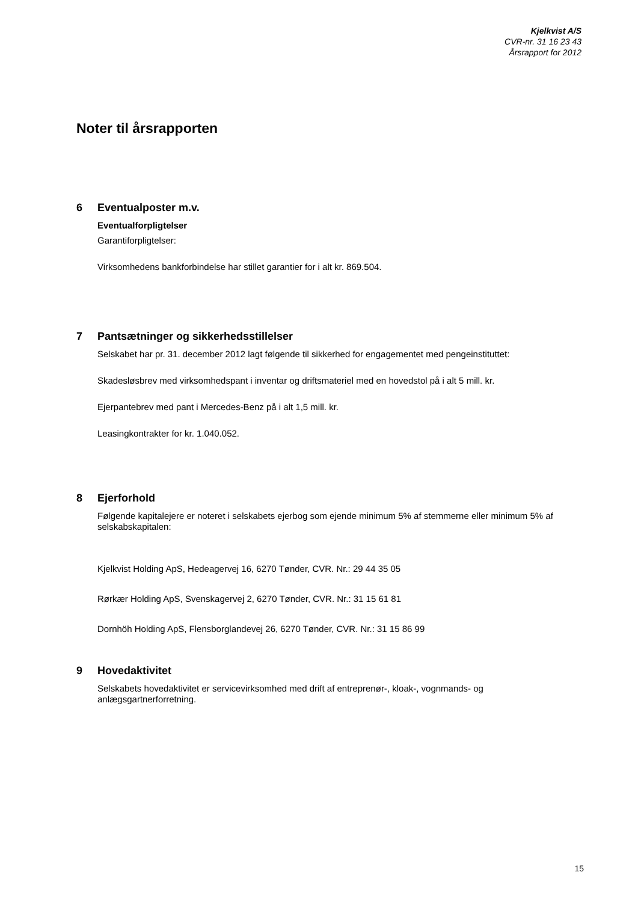Kjelkvist A/S
CVR-nr. 31 16 23 43
Årsrapport for 2012
Noter til årsrapporten
6 Eventualposter m.v.
Eventualforpligtelser
Garantiforpligtelser:
Virksomhedens bankforbindelse har stillet garantier for i alt kr. 869.504.
7 Pantsætninger og sikkerhedsstillelser
Selskabet har pr. 31. december 2012 lagt følgende til sikkerhed for engagementet med pengeinstituttet:
Skadesløsbrev med virksomhedspant i inventar og driftsmateriel med en hovedstol på i alt 5 mill. kr.
Ejerpantebrev med pant i Mercedes-Benz på i alt 1,5 mill. kr.
Leasingkontrakter for kr. 1.040.052.
8 Ejerforhold
Følgende kapitalejere er noteret i selskabets ejerbog som ejende minimum 5% af stemmerne eller minimum 5% af selskabskapitalen:
Kjelkvist Holding ApS, Hedeagervej 16, 6270 Tønder, CVR. Nr.: 29 44 35 05
Rørkær Holding ApS, Svenskagervej 2, 6270 Tønder, CVR. Nr.: 31 15 61 81
Dornhöh Holding ApS, Flensborglandevej 26, 6270 Tønder, CVR. Nr.: 31 15 86 99
9 Hovedaktivitet
Selskabets hovedaktivitet er servicevirksomhed med drift af entreprenør-, kloak-, vognmands- og anlægsgartnerforretning.
15